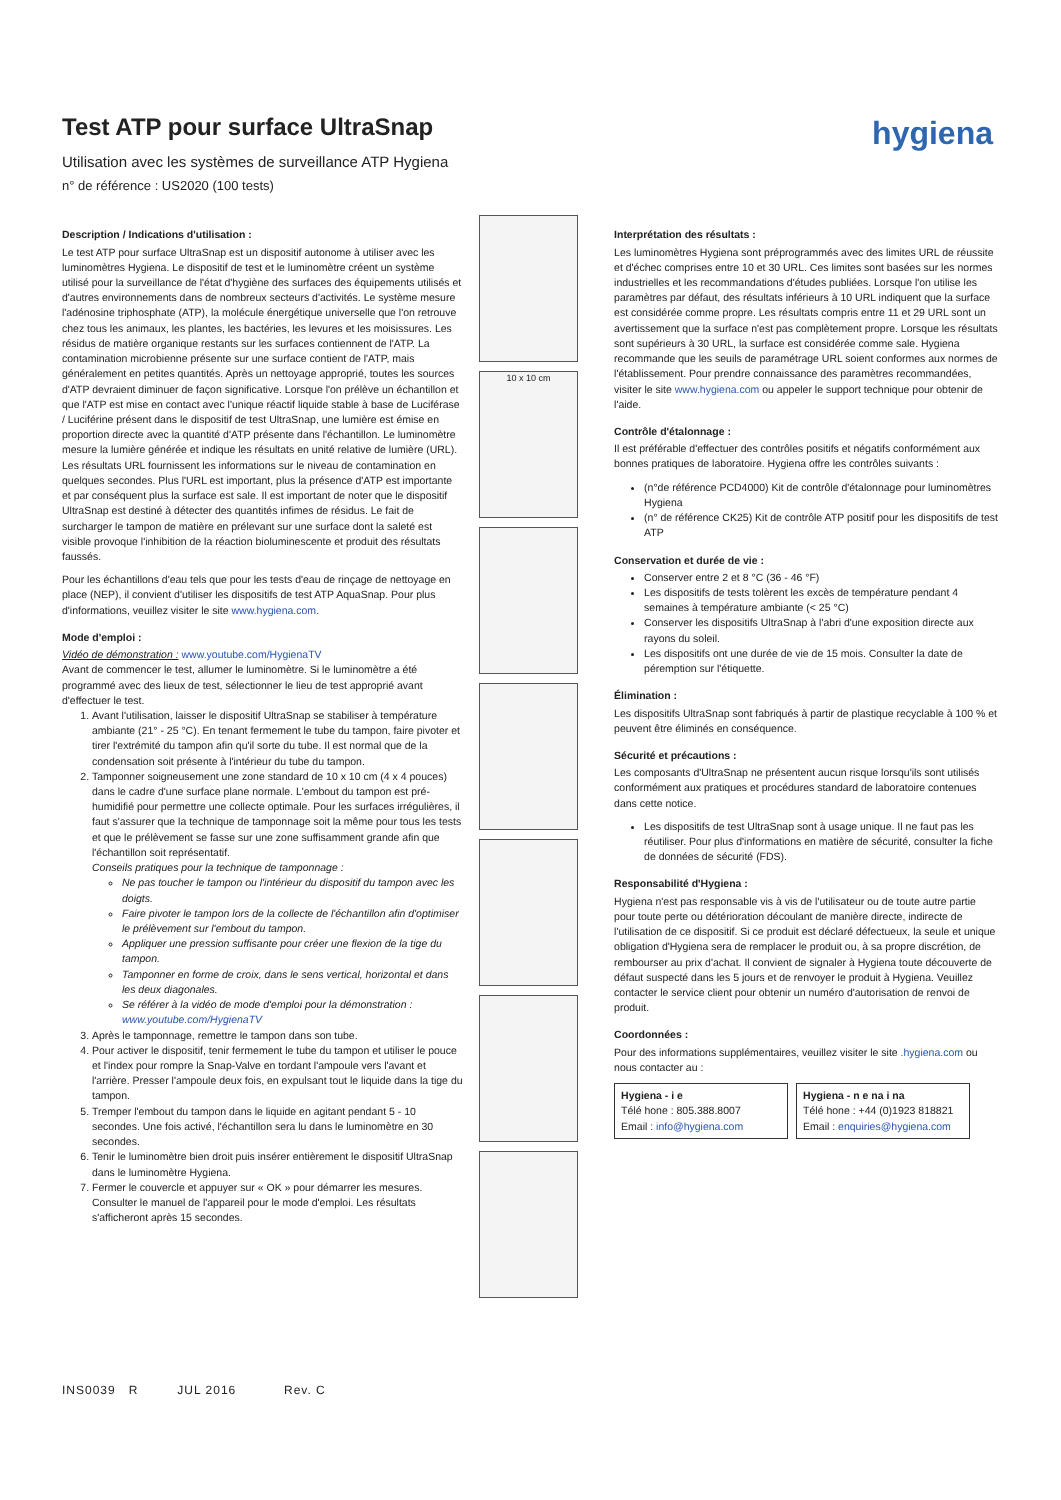hygiena
Test ATP pour surface UltraSnap
Utilisation avec les systèmes de surveillance ATP Hygiena
n° de référence : US2020 (100 tests)
Description / Indications d'utilisation :
Le test ATP pour surface UltraSnap est un dispositif autonome à utiliser avec les luminomètres Hygiena. Le dispositif de test et le luminomètre créent un système utilisé pour la surveillance de l'état d'hygiène des surfaces des équipements utilisés et d'autres environnements dans de nombreux secteurs d'activités. Le système mesure l'adénosine triphosphate (ATP), la molécule énergétique universelle que l'on retrouve chez tous les animaux, les plantes, les bactéries, les levures et les moisissures. Les résidus de matière organique restants sur les surfaces contiennent de l'ATP. La contamination microbienne présente sur une surface contient de l'ATP, mais généralement en petites quantités. Après un nettoyage approprié, toutes les sources d'ATP devraient diminuer de façon significative. Lorsque l'on prélève un échantillon et que l'ATP est mise en contact avec l'unique réactif liquide stable à base de Luciférase / Luciférine présent dans le dispositif de test UltraSnap, une lumière est émise en proportion directe avec la quantité d'ATP présente dans l'échantillon. Le luminomètre mesure la lumière générée et indique les résultats en unité relative de lumière (URL). Les résultats URL fournissent les informations sur le niveau de contamination en quelques secondes. Plus l'URL est important, plus la présence d'ATP est importante et par conséquent plus la surface est sale. Il est important de noter que le dispositif UltraSnap est destiné à détecter des quantités infimes de résidus. Le fait de surcharger le tampon de matière en prélevant sur une surface dont la saleté est visible provoque l'inhibition de la réaction bioluminescente et produit des résultats faussés.
Pour les échantillons d'eau tels que pour les tests d'eau de rinçage de nettoyage en place (NEP), il convient d'utiliser les dispositifs de test ATP AquaSnap. Pour plus d'informations, veuillez visiter le site www.hygiena.com.
Mode d'emploi :
Vidéo de démonstration : www.youtube.com/HygienaTV
Avant de commencer le test, allumer le luminomètre. Si le luminomètre a été programmé avec des lieux de test, sélectionner le lieu de test approprié avant d'effectuer le test.
1. Avant l'utilisation, laisser le dispositif UltraSnap se stabiliser à température ambiante (21° - 25 °C). En tenant fermement le tube du tampon, faire pivoter et tirer l'extrémité du tampon afin qu'il sorte du tube. Il est normal que de la condensation soit présente à l'intérieur du tube du tampon.
2. Tamponner soigneusement une zone standard de 10 x 10 cm (4 x 4 pouces) dans le cadre d'une surface plane normale. L'embout du tampon est pré-humidifié pour permettre une collecte optimale. Pour les surfaces irrégulières, il faut s'assurer que la technique de tamponnage soit la même pour tous les tests et que le prélèvement se fasse sur une zone suffisamment grande afin que l'échantillon soit représentatif.
Conseils pratiques pour la technique de tamponnage :
Ne pas toucher le tampon ou l'intérieur du dispositif du tampon avec les doigts.
Faire pivoter le tampon lors de la collecte de l'échantillon afin d'optimiser le prélèvement sur l'embout du tampon.
Appliquer une pression suffisante pour créer une flexion de la tige du tampon.
Tamponner en forme de croix, dans le sens vertical, horizontal et dans les deux diagonales.
Se référer à la vidéo de mode d'emploi pour la démonstration : www.youtube.com/HygienaTV
3. Après le tamponnage, remettre le tampon dans son tube.
4. Pour activer le dispositif, tenir fermement le tube du tampon et utiliser le pouce et l'index pour rompre la Snap-Valve en tordant l'ampoule vers l'avant et l'arrière. Presser l'ampoule deux fois, en expulsant tout le liquide dans la tige du tampon.
5. Tremper l'embout du tampon dans le liquide en agitant pendant 5 - 10 secondes. Une fois activé, l'échantillon sera lu dans le luminomètre en 30 secondes.
6. Tenir le luminomètre bien droit puis insérer entièrement le dispositif UltraSnap dans le luminomètre Hygiena.
7. Fermer le couvercle et appuyer sur « OK » pour démarrer les mesures. Consulter le manuel de l'appareil pour le mode d'emploi. Les résultats s'afficheront après 15 secondes.
10 x 10 cm
Interprétation des résultats :
Les luminomètres Hygiena sont préprogrammés avec des limites URL de réussite et d'échec comprises entre 10 et 30 URL. Ces limites sont basées sur les normes industrielles et les recommandations d'études publiées. Lorsque l'on utilise les paramètres par défaut, des résultats inférieurs à 10 URL indiquent que la surface est considérée comme propre. Les résultats compris entre 11 et 29 URL sont un avertissement que la surface n'est pas complètement propre. Lorsque les résultats sont supérieurs à 30 URL, la surface est considérée comme sale. Hygiena recommande que les seuils de paramétrage URL soient conformes aux normes de l'établissement. Pour prendre connaissance des paramètres recommandées, visiter le site www.hygiena.com ou appeler le support technique pour obtenir de l'aide.
Contrôle d'étalonnage :
Il est préférable d'effectuer des contrôles positifs et négatifs conformément aux bonnes pratiques de laboratoire. Hygiena offre les contrôles suivants :
(n°de référence PCD4000) Kit de contrôle d'étalonnage pour luminomètres Hygiena
(n° de référence CK25) Kit de contrôle ATP positif pour les dispositifs de test ATP
Conservation et durée de vie :
Conserver entre 2 et 8 °C (36 - 46 °F)
Les dispositifs de tests tolèrent les excès de température pendant 4 semaines à température ambiante (< 25 °C)
Conserver les dispositifs UltraSnap à l'abri d'une exposition directe aux rayons du soleil.
Les dispositifs ont une durée de vie de 15 mois. Consulter la date de péremption sur l'étiquette.
Élimination :
Les dispositifs UltraSnap sont fabriqués à partir de plastique recyclable à 100 % et peuvent être éliminés en conséquence.
Sécurité et précautions :
Les composants d'UltraSnap ne présentent aucun risque lorsqu'ils sont utilisés conformément aux pratiques et procédures standard de laboratoire contenues dans cette notice.
Les dispositifs de test UltraSnap sont à usage unique. Il ne faut pas les réutiliser. Pour plus d'informations en matière de sécurité, consulter la fiche de données de sécurité (FDS).
Responsabilité d'Hygiena :
Hygiena n'est pas responsable vis à vis de l'utilisateur ou de toute autre partie pour toute perte ou détérioration découlant de manière directe, indirecte de l'utilisation de ce dispositif. Si ce produit est déclaré défectueux, la seule et unique obligation d'Hygiena sera de remplacer le produit ou, à sa propre discrétion, de rembourser au prix d'achat. Il convient de signaler à Hygiena toute découverte de défaut suspecté dans les 5 jours et de renvoyer le produit à Hygiena. Veuillez contacter le service client pour obtenir un numéro d'autorisation de renvoi de produit.
Coordonnées :
Pour des informations supplémentaires, veuillez visiter le site .hygiena.com ou nous contacter au :
| Hygiena - i e Télé hone : 805.388.8007 Email : info@hygiena.com | Hygiena - n e na i na Télé hone : +44 (0)1923 818821 Email : enquiries@hygiena.com |
INS0039 R JUL 2016 Rev. C